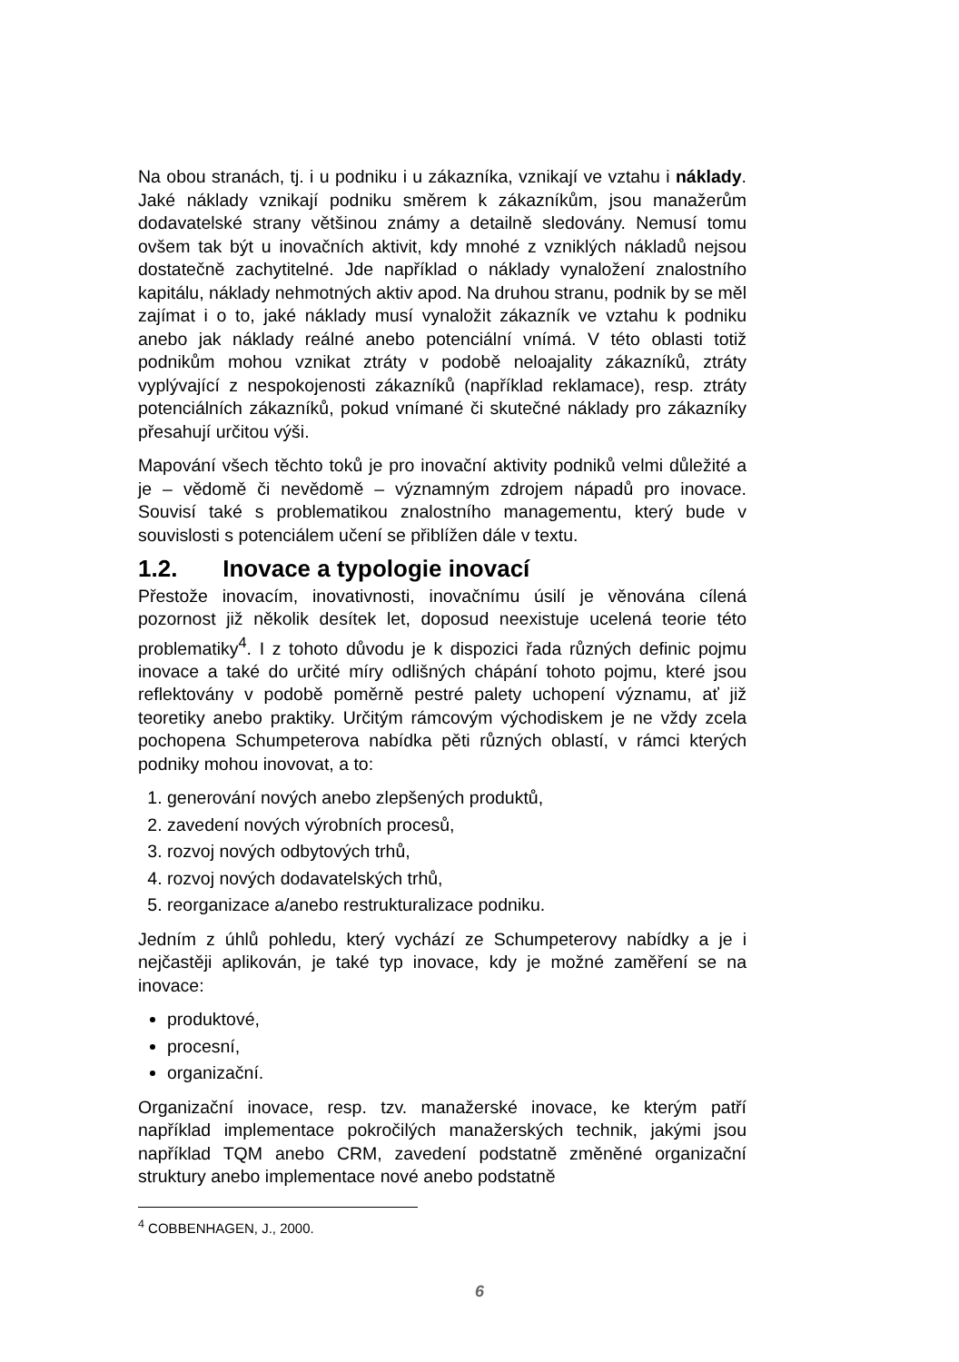Na obou stranách, tj. i u podniku i u zákazníka, vznikají ve vztahu i náklady. Jaké náklady vznikají podniku směrem k zákazníkům, jsou manažerům dodavatelské strany většinou známy a detailně sledovány. Nemusí tomu ovšem tak být u inovačních aktivit, kdy mnohé z vzniklých nákladů nejsou dostatečně zachytitelné. Jde například o náklady vynaložení znalostního kapitálu, náklady nehmotných aktiv apod. Na druhou stranu, podnik by se měl zajímat i o to, jaké náklady musí vynaložit zákazník ve vztahu k podniku anebo jak náklady reálné anebo potenciální vnímá. V této oblasti totiž podnikům mohou vznikat ztráty v podobě neloajality zákazníků, ztráty vyplývající z nespokojenosti zákazníků (například reklamace), resp. ztráty potenciálních zákazníků, pokud vnímané či skutečné náklady pro zákazníky přesahují určitou výši.
Mapování všech těchto toků je pro inovační aktivity podniků velmi důležité a je – vědomě či nevědomě – významným zdrojem nápadů pro inovace. Souvisí také s problematikou znalostního managementu, který bude v souvislosti s potenciálem učení se přiblížen dále v textu.
1.2. Inovace a typologie inovací
Přestože inovacím, inovativnosti, inovačnímu úsilí je věnována cílená pozornost již několik desítek let, doposud neexistuje ucelená teorie této problematiky<sup>4</sup>. I z tohoto důvodu je k dispozici řada různých definic pojmu inovace a také do určité míry odlišných chápání tohoto pojmu, které jsou reflektovány v podobě poměrně pestré palety uchopení významu, ať již teoretiky anebo praktiky. Určitým rámcovým východiskem je ne vždy zcela pochopena Schumpeterova nabídka pěti různých oblastí, v rámci kterých podniky mohou inovovat, a to:
1. generování nových anebo zlepšených produktů,
2. zavedení nových výrobních procesů,
3. rozvoj nových odbytových trhů,
4. rozvoj nových dodavatelských trhů,
5. reorganizace a/anebo restrukturalizace podniku.
Jedním z úhlů pohledu, který vychází ze Schumpeterovy nabídky a je i nejčastěji aplikován, je také typ inovace, kdy je možné zaměření se na inovace:
produktové,
procesní,
organizační.
Organizační inovace, resp. tzv. manažerské inovace, ke kterým patří například implementace pokročilých manažerských technik, jakými jsou například TQM anebo CRM, zavedení podstatně změněné organizační struktury anebo implementace nové anebo podstatně
<sup>4</sup> COBBENHAGEN, J., 2000.
6